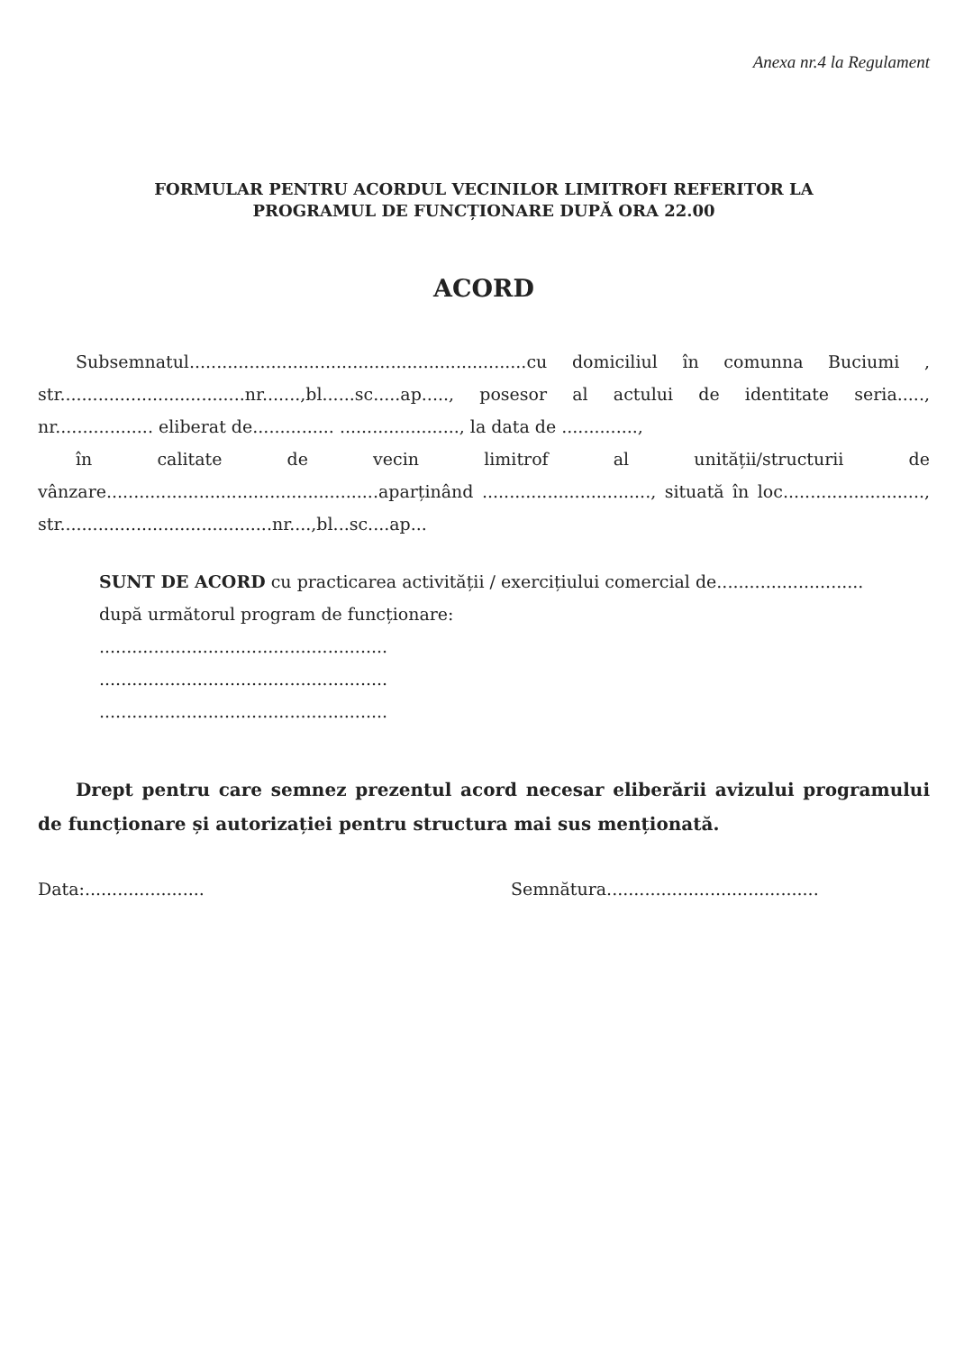Anexa nr.4 la Regulament
FORMULAR PENTRU ACORDUL VECINILOR LIMITROFI REFERITOR LA
PROGRAMUL DE FUNCȚIONARE DUPĂ ORA 22.00
ACORD
Subsemnatul..............................................................cu domiciliul în comunna Buciumi , str..................................nr.......,bl......sc.....ap....., posesor al actului de identitate seria....., nr.................. eliberat de............... ......................, la data de ..............,
în calitate de vecin limitrof al unității/structurii de vânzare..................................................aparținând ..............................., situată în loc.........................., str.......................................nr....,bl...sc....ap...
SUNT DE ACORD cu practicarea activității / exercițiului comercial de...........................
după următorul program de funcționare:
.....................................................
.....................................................
.....................................................
Drept pentru care semnez prezentul acord necesar eliberării avizului programului de funcționare și autorizației pentru structura mai sus menționată.
Data:...................... Semnătura.......................................